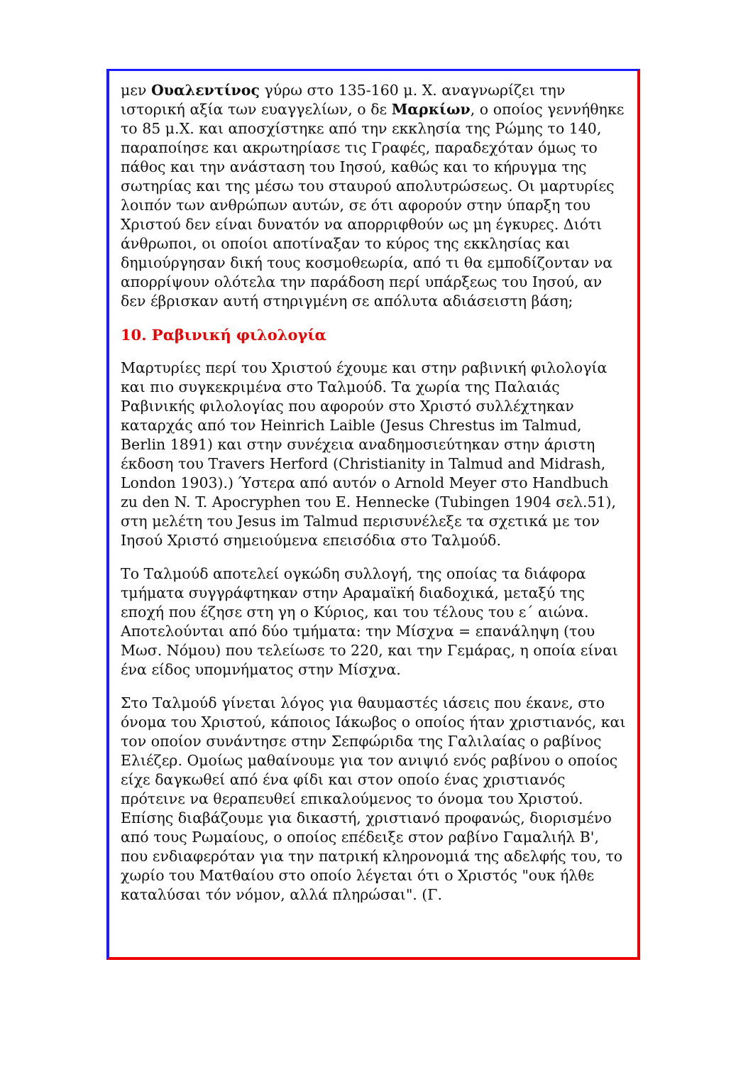μεν Ουαλεντίνος γύρω στο 135-160 μ. Χ. αναγνωρίζει την ιστορική αξία των ευαγγελίων, ο δε Μαρκίων, ο οποίος γεννήθηκε το 85 μ.Χ. και αποσχίστηκε από την εκκλησία της Ρώμης το 140, παραποίησε και ακρωτηρίασε τις Γραφές, παραδεχόταν όμως το πάθος και την ανάσταση του Ιησού, καθώς και το κήρυγμα της σωτηρίας και της μέσω του σταυρού απολυτρώσεως. Οι μαρτυρίες λοιπόν των ανθρώπων αυτών, σε ότι αφορούν στην ύπαρξη του Χριστού δεν είναι δυνατόν να απορριφθούν ως μη έγκυρες. Διότι άνθρωποι, οι οποίοι αποτίναξαν το κύρος της εκκλησίας και δημιούργησαν δική τους κοσμοθεωρία, από τι θα εμποδίζονταν να απορρίψουν ολότελα την παράδοση περί υπάρξεως του Ιησού, αν δεν έβρισκαν αυτή στηριγμένη σε απόλυτα αδιάσειστη βάση;
10. Ραβινική φιλολογία
Μαρτυρίες περί του Χριστού έχουμε και στην ραβινική φιλολογία και πιο συγκεκριμένα στο Ταλμούδ. Τα χωρία της Παλαιάς Ραβινικής φιλολογίας που αφορούν στο Χριστό συλλέχτηκαν καταρχάς από τον Heinrich Laible (Jesus Chrestus im Talmud, Berlin 1891) και στην συνέχεια αναδημοσιεύτηκαν στην άριστη έκδοση του Travers Herford (Christianity in Talmud and Midrash, London 1903).) Ύστερα από αυτόν ο Arnold Meyer στο Handbuch zu den N. T. Apocryphen του E. Hennecke (Tubingen 1904 σελ.51), στη μελέτη του Jesus im Talmud περισυνέλεξε τα σχετικά με τον Ιησού Χριστό σημειούμενα επεισόδια στο Ταλμούδ.
Το Ταλμούδ αποτελεί ογκώδη συλλογή, της οποίας τα διάφορα τμήματα συγγράφτηκαν στην Αραμαϊκή διαδοχικά, μεταξύ της εποχή που έζησε στη γη ο Κύριος, και του τέλους του ε΄ αιώνα. Αποτελούνται από δύο τμήματα: την Μίσχνα = επανάληψη (του Μωσ. Νόμου) που τελείωσε το 220, και την Γεμάρας, η οποία είναι ένα είδος υπομνήματος στην Μίσχνα.
Στο Ταλμούδ γίνεται λόγος για θαυμαστές ιάσεις που έκανε, στο όνομα του Χριστού, κάποιος Ιάκωβος ο οποίος ήταν χριστιανός, και τον οποίον συνάντησε στην Σεπφώριδα της Γαλιλαίας ο ραβίνος Ελιέζερ. Ομοίως μαθαίνουμε για τον ανιψιό ενός ραβίνου ο οποίος είχε δαγκωθεί από ένα φίδι και στον οποίο ένας χριστιανός πρότεινε να θεραπευθεί επικαλούμενος το όνομα του Χριστού. Επίσης διαβάζουμε για δικαστή, χριστιανό προφανώς, διορισμένο από τους Ρωμαίους, ο οποίος επέδειξε στον ραβίνο Γαμαλιήλ Β', που ενδιαφερόταν για την πατρική κληρονομιά της αδελφής του, το χωρίο του Ματθαίου στο οποίο λέγεται ότι ο Χριστός "ουκ ήλθε καταλύσαι τόν νόμον, αλλά πληρώσαι". (Γ.